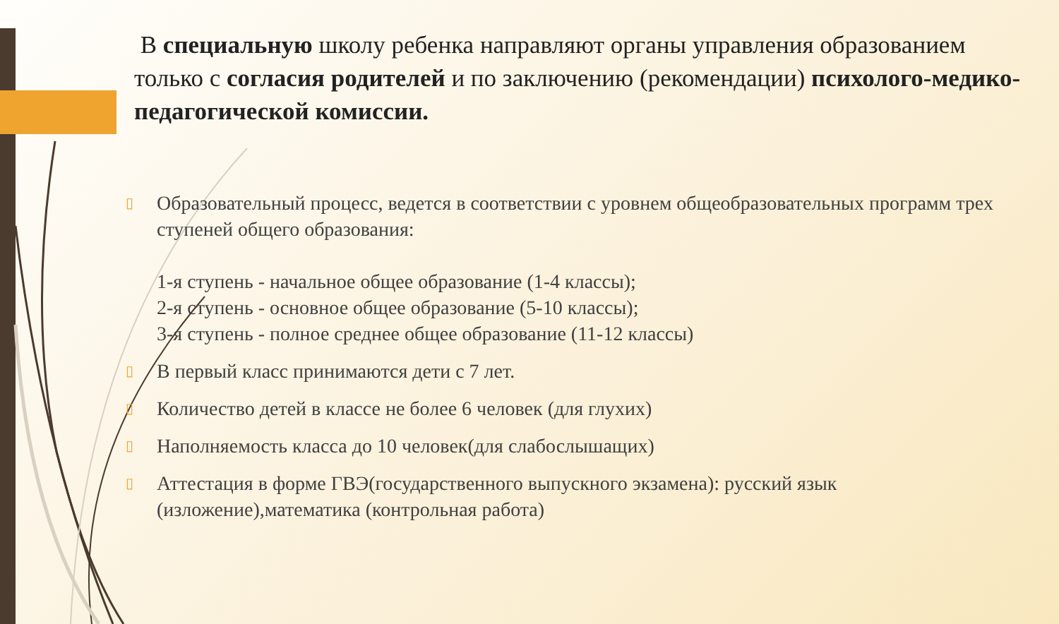В специальную школу ребенка направляют органы управления образованием только с согласия родителей и по заключению (рекомендации) психолого-медико-педагогической комиссии.
▯ Образовательный процесс, ведется в соответствии с уровнем общеобразовательных программ трех ступеней общего образования:
1-я ступень - начальное общее образование (1-4 классы);
2-я ступень - основное общее образование (5-10 классы);
3-я ступень - полное среднее общее образование (11-12 классы)
▯ В первый класс принимаются дети с 7 лет.
▯ Количество детей в классе не более 6 человек (для глухих)
▯ Наполняемость класса до 10 человек(для слабослышащих)
▯ Аттестация в форме ГВЭ(государственного выпускного экзамена): русский язык (изложение),математика (контрольная работа)